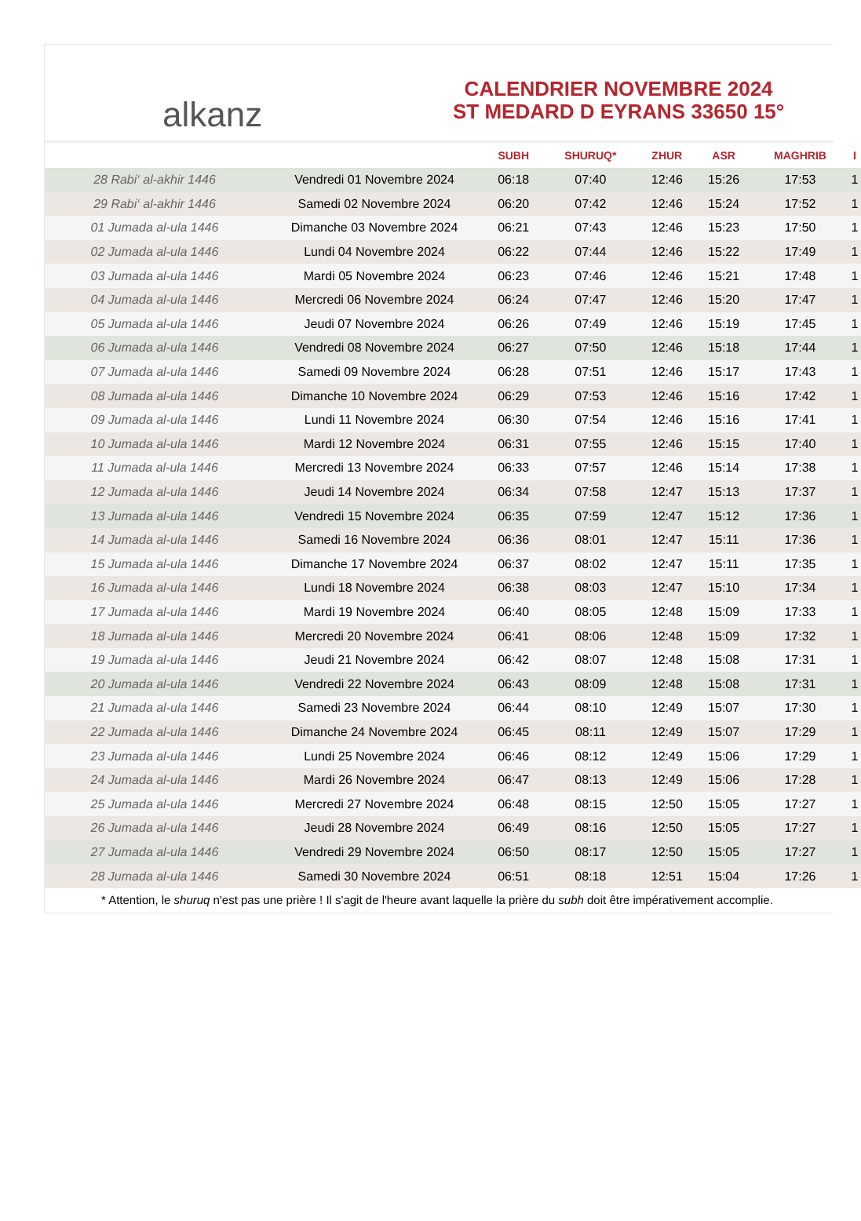alkanz
CALENDRIER NOVEMBRE 2024
ST MEDARD D EYRANS 33650 15°
| | | SUBH | SHURUQ* | ZHUR | ASR | MAGHRIB | I |
| --- | --- | --- | --- | --- | --- | --- | --- |
| 28 Rabi‘ al-akhir 1446 | Vendredi 01 Novembre 2024 | 06:18 | 07:40 | 12:46 | 15:26 | 17:53 | 1 |
| 29 Rabi‘ al-akhir 1446 | Samedi 02 Novembre 2024 | 06:20 | 07:42 | 12:46 | 15:24 | 17:52 | 1 |
| 01 Jumada al-ula 1446 | Dimanche 03 Novembre 2024 | 06:21 | 07:43 | 12:46 | 15:23 | 17:50 | 1 |
| 02 Jumada al-ula 1446 | Lundi 04 Novembre 2024 | 06:22 | 07:44 | 12:46 | 15:22 | 17:49 | 1 |
| 03 Jumada al-ula 1446 | Mardi 05 Novembre 2024 | 06:23 | 07:46 | 12:46 | 15:21 | 17:48 | 1 |
| 04 Jumada al-ula 1446 | Mercredi 06 Novembre 2024 | 06:24 | 07:47 | 12:46 | 15:20 | 17:47 | 1 |
| 05 Jumada al-ula 1446 | Jeudi 07 Novembre 2024 | 06:26 | 07:49 | 12:46 | 15:19 | 17:45 | 1 |
| 06 Jumada al-ula 1446 | Vendredi 08 Novembre 2024 | 06:27 | 07:50 | 12:46 | 15:18 | 17:44 | 1 |
| 07 Jumada al-ula 1446 | Samedi 09 Novembre 2024 | 06:28 | 07:51 | 12:46 | 15:17 | 17:43 | 1 |
| 08 Jumada al-ula 1446 | Dimanche 10 Novembre 2024 | 06:29 | 07:53 | 12:46 | 15:16 | 17:42 | 1 |
| 09 Jumada al-ula 1446 | Lundi 11 Novembre 2024 | 06:30 | 07:54 | 12:46 | 15:16 | 17:41 | 1 |
| 10 Jumada al-ula 1446 | Mardi 12 Novembre 2024 | 06:31 | 07:55 | 12:46 | 15:15 | 17:40 | 1 |
| 11 Jumada al-ula 1446 | Mercredi 13 Novembre 2024 | 06:33 | 07:57 | 12:46 | 15:14 | 17:38 | 1 |
| 12 Jumada al-ula 1446 | Jeudi 14 Novembre 2024 | 06:34 | 07:58 | 12:47 | 15:13 | 17:37 | 1 |
| 13 Jumada al-ula 1446 | Vendredi 15 Novembre 2024 | 06:35 | 07:59 | 12:47 | 15:12 | 17:36 | 1 |
| 14 Jumada al-ula 1446 | Samedi 16 Novembre 2024 | 06:36 | 08:01 | 12:47 | 15:11 | 17:36 | 1 |
| 15 Jumada al-ula 1446 | Dimanche 17 Novembre 2024 | 06:37 | 08:02 | 12:47 | 15:11 | 17:35 | 1 |
| 16 Jumada al-ula 1446 | Lundi 18 Novembre 2024 | 06:38 | 08:03 | 12:47 | 15:10 | 17:34 | 1 |
| 17 Jumada al-ula 1446 | Mardi 19 Novembre 2024 | 06:40 | 08:05 | 12:48 | 15:09 | 17:33 | 1 |
| 18 Jumada al-ula 1446 | Mercredi 20 Novembre 2024 | 06:41 | 08:06 | 12:48 | 15:09 | 17:32 | 1 |
| 19 Jumada al-ula 1446 | Jeudi 21 Novembre 2024 | 06:42 | 08:07 | 12:48 | 15:08 | 17:31 | 1 |
| 20 Jumada al-ula 1446 | Vendredi 22 Novembre 2024 | 06:43 | 08:09 | 12:48 | 15:08 | 17:31 | 1 |
| 21 Jumada al-ula 1446 | Samedi 23 Novembre 2024 | 06:44 | 08:10 | 12:49 | 15:07 | 17:30 | 1 |
| 22 Jumada al-ula 1446 | Dimanche 24 Novembre 2024 | 06:45 | 08:11 | 12:49 | 15:07 | 17:29 | 1 |
| 23 Jumada al-ula 1446 | Lundi 25 Novembre 2024 | 06:46 | 08:12 | 12:49 | 15:06 | 17:29 | 1 |
| 24 Jumada al-ula 1446 | Mardi 26 Novembre 2024 | 06:47 | 08:13 | 12:49 | 15:06 | 17:28 | 1 |
| 25 Jumada al-ula 1446 | Mercredi 27 Novembre 2024 | 06:48 | 08:15 | 12:50 | 15:05 | 17:27 | 1 |
| 26 Jumada al-ula 1446 | Jeudi 28 Novembre 2024 | 06:49 | 08:16 | 12:50 | 15:05 | 17:27 | 1 |
| 27 Jumada al-ula 1446 | Vendredi 29 Novembre 2024 | 06:50 | 08:17 | 12:50 | 15:05 | 17:27 | 1 |
| 28 Jumada al-ula 1446 | Samedi 30 Novembre 2024 | 06:51 | 08:18 | 12:51 | 15:04 | 17:26 | 1 |
* Attention, le shuruq n'est pas une prière ! Il s'agit de l'heure avant laquelle la prière du subh doit être impérativement accomplie.